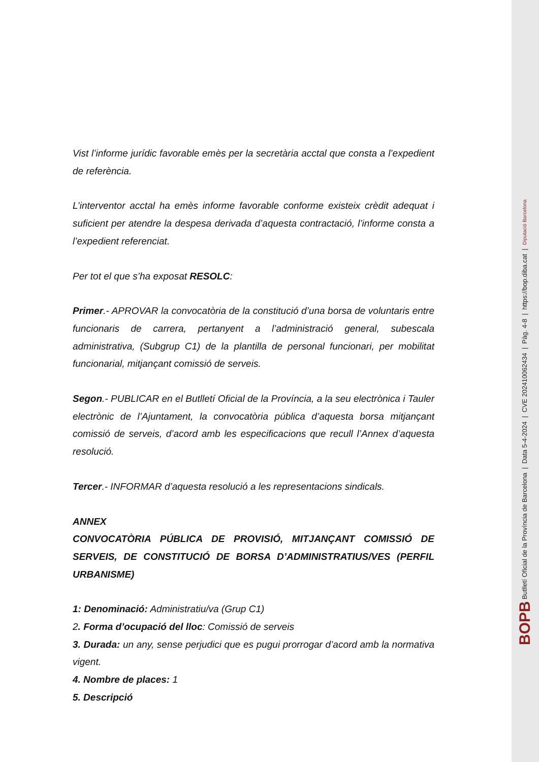Vist l’informe jurídic favorable emès per la secretària acctal que consta a l’expedient de referència.
L’interventor acctal ha emès informe favorable conforme existeix crèdit adequat i suficient per atendre la despesa derivada d’aquesta contractació, l’informe consta a l’expedient referenciat.
Per tot el que s’ha exposat RESOLC:
Primer.- APROVAR la convocatòria de la constitució d’una borsa de voluntaris entre funcionaris de carrera, pertanyent a l’administració general, subescala administrativa, (Subgrup C1) de la plantilla de personal funcionari, per mobilitat funcionarial, mitjançant comissió de serveis.
Segon.- PUBLICAR en el Butlletí Oficial de la Província, a la seu electrònica i Tauler electrònic de l’Ajuntament, la convocatòria pública d’aquesta borsa mitjançant comissió de serveis, d’acord amb les especificacions que recull l’Annex d’aquesta resolució.
Tercer.- INFORMAR d’aquesta resolució a les representacions sindicals.
ANNEX
CONVOCATÒRIA PÚBLICA DE PROVISIÓ, MITJANÇANT COMISSIÓ DE SERVEIS, DE CONSTITUCIÓ DE BORSA D’ADMINISTRATIUS/VES (PERFIL URBANISME)
1: Denominació: Administratiu/va (Grup C1)
2. Forma d’ocupació del lloc: Comissió de serveis
3. Durada: un any, sense perjudici que es pugui prorrogar d’acord amb la normativa vigent.
4. Nombre de places: 1
5. Descripció
BOPB Butlletí Oficial de la Província de Barcelona | Data 5-4-2024 | CVE 202410062434 | Pàg. 4-8 | https://bop.diba.cat | Diputació Barcelona